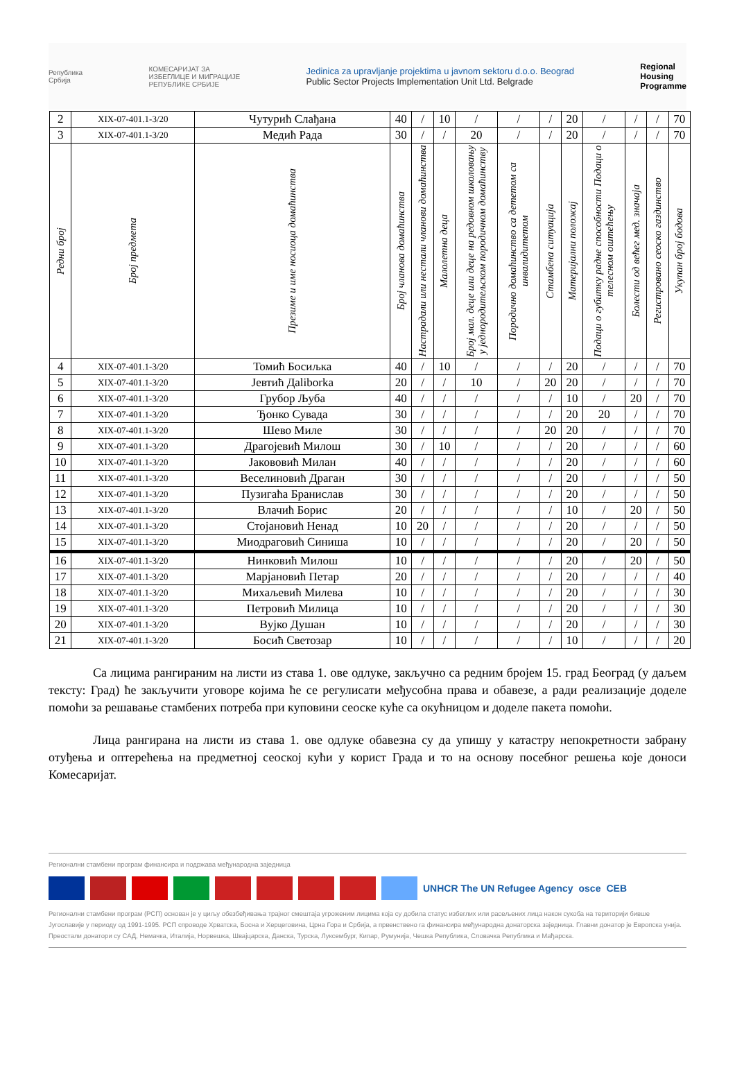Република
Србија
КОМЕСАРИЈАТ ЗА
ИЗБЕГЛИЦЕ И МИГРАЦИЈЕ
РЕПУБЛИКЕ СРБИЈЕ
Jedinica za upravljanje projektima u javnom sektoru d.o.o. Beograd
Public Sector Projects Implementation Unit Ltd. Belgrade
Regional
Housing
Programme
| 2 | XIX-07-401.1-3/20 | Чутурић Слађана | 40 | / | 10 | / | / | / | 20 | / | / | / | 70 |
| 3 | XIX-07-401.1-3/20 | Медић Рада | 30 | / | / | 20 | / | / | 20 | / | / | / | 70 |
| Редни број | Број предмета | Презиме и име носиоца домаћинства | Број чланова домаћинства | Настрадали или нестали чланови домаћинства | Малолетна деца | Број мал. деце или деце на редовном школовању у једнородитељском породичном домаћинству | Породично домаћинство са дететом са инвалидитетом | Стамбена ситуација | Материјални положај | Подаци о губитку радне способности Подаци о телесном оштећењу | Болести од већег мед. значаја | Регистровано сеоско газдинство | Укупан број бодова |
| 4 | XIX-07-401.1-3/20 | Томић Босиљка | 40 | / | 10 | / | / | / | 20 | / | / | / | 70 |
| 5 | XIX-07-401.1-3/20 | Јевтић Даliborka | 20 | / | / | 10 | / | 20 | 20 | / | / | / | 70 |
| 6 | XIX-07-401.1-3/20 | Грубор Љуба | 40 | / | / | / | / | / | 10 | / | 20 | / | 70 |
| 7 | XIX-07-401.1-3/20 | Ђонко Сувада | 30 | / | / | / | / | / | 20 | 20 | / | / | 70 |
| 8 | XIX-07-401.1-3/20 | Шево Миле | 30 | / | / | / | / | 20 | 20 | / | / | / | 70 |
| 9 | XIX-07-401.1-3/20 | Драгојевић Милош | 30 | / | 10 | / | / | / | 20 | / | / | / | 60 |
| 10 | XIX-07-401.1-3/20 | Јаковoвић Милан | 40 | / | / | / | / | / | 20 | / | / | / | 60 |
| 11 | XIX-07-401.1-3/20 | Веселиновић Драган | 30 | / | / | / | / | / | 20 | / | / | / | 50 |
| 12 | XIX-07-401.1-3/20 | Пузигаћа Бранислав | 30 | / | / | / | / | / | 20 | / | / | / | 50 |
| 13 | XIX-07-401.1-3/20 | Влачић Борис | 20 | / | / | / | / | / | 10 | / | 20 | / | 50 |
| 14 | XIX-07-401.1-3/20 | Стојановић Ненад | 10 | 20 | / | / | / | / | 20 | / | / | / | 50 |
| 15 | XIX-07-401.1-3/20 | Миодраговић Синиша | 10 | / | / | / | / | / | 20 | / | 20 | / | 50 |
| 16 | XIX-07-401.1-3/20 | Нинковић Милош | 10 | / | / | / | / | / | 20 | / | 20 | / | 50 |
| 17 | XIX-07-401.1-3/20 | Марјановић Петар | 20 | / | / | / | / | / | 20 | / | / | / | 40 |
| 18 | XIX-07-401.1-3/20 | Михаљевић Милева | 10 | / | / | / | / | / | 20 | / | / | / | 30 |
| 19 | XIX-07-401.1-3/20 | Петровић Милица | 10 | / | / | / | / | / | 20 | / | / | / | 30 |
| 20 | XIX-07-401.1-3/20 | Вујко Душан | 10 | / | / | / | / | / | 20 | / | / | / | 30 |
| 21 | XIX-07-401.1-3/20 | Босић Светозар | 10 | / | / | / | / | / | 10 | / | / | / | 20 |
Са лицима рангираним на листи из става 1. ове одлуке, закључно са редним бројем 15. град Београд (у даљем тексту: Град) ће закључити уговоре којима ће се регулисати међусобна права и обавезе, а ради реализације доделе помоћи за решавање стамбених потреба при куповини сеоске куће са окућницом и доделе пакета помоћи.
Лица рангирана на листи из става 1. ове одлуке обавезна су да упишу у катастру непокретности забрану отуђења и оптерећења на предметној сеоској кући у корист Града и то на основу посебног решења које доноси Комесаријат.
Регионални стамбени програм финансира и подржава међународна заједница
UNHCR The UN Refugee Agency osce CEB
Регионални стамбени програм (РСП) основан је у циљу обезбеђивања трајног смештаја угроженим лицима која су добила статус избеглих или расељених лица након сукоба на територији бивше Југославије у периоду од 1991-1995. РСП спроводе Хрватска, Босна и Херцеговина, Црна Гора и Србија, а првенствено га финансира међународна донаторска заједница. Главни донатор је Европска унија. Преостали донатори су САД, Немачка, Италија, Норвешка, Швајцарска, Данска, Турска, Луксембург, Кипар, Румунија, Чешка Република, Словачка Република и Мађарска.